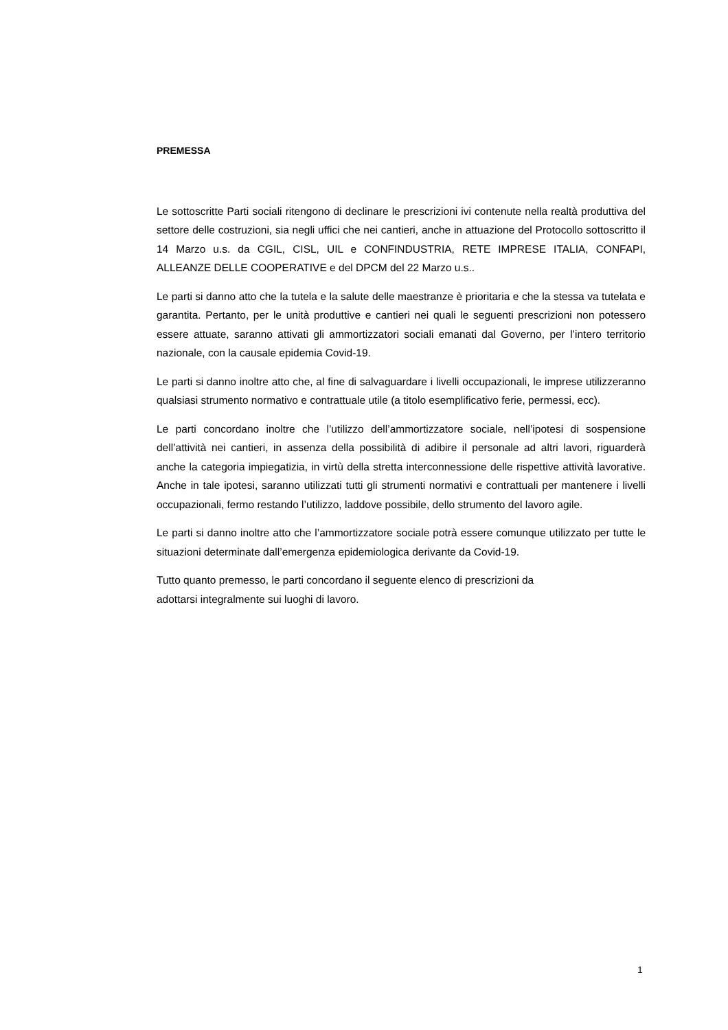PREMESSA
Le sottoscritte Parti sociali ritengono di declinare le prescrizioni ivi contenute nella realtà produttiva del settore delle costruzioni, sia negli uffici che nei cantieri, anche in attuazione del Protocollo sottoscritto il 14 Marzo u.s. da CGIL, CISL, UIL e CONFINDUSTRIA, RETE IMPRESE ITALIA, CONFAPI, ALLEANZE DELLE COOPERATIVE e del DPCM del 22 Marzo u.s..
Le parti si danno atto che la tutela e la salute delle maestranze è prioritaria e che la stessa va tutelata e garantita. Pertanto, per le unità produttive e cantieri nei quali le seguenti prescrizioni non potessero essere attuate, saranno attivati gli ammortizzatori sociali emanati dal Governo, per l’intero territorio nazionale, con la causale epidemia Covid-19.
Le parti si danno inoltre atto che, al fine di salvaguardare i livelli occupazionali, le imprese utilizzeranno qualsiasi strumento normativo e contrattuale utile (a titolo esemplificativo ferie, permessi, ecc).
Le parti concordano inoltre che l’utilizzo dell’ammortizzatore sociale, nell’ipotesi di sospensione dell’attività nei cantieri, in assenza della possibilità di adibire il personale ad altri lavori, riguarderà anche la categoria impiegatizia, in virtù della stretta interconnessione delle rispettive attività lavorative. Anche in tale ipotesi, saranno utilizzati tutti gli strumenti normativi e contrattuali per mantenere i livelli occupazionali, fermo restando l’utilizzo, laddove possibile, dello strumento del lavoro agile.
Le parti si danno inoltre atto che l’ammortizzatore sociale potrà essere comunque utilizzato per tutte le situazioni determinate dall’emergenza epidemiologica derivante da Covid-19.
Tutto quanto premesso, le parti concordano il seguente elenco di prescrizioni da
adottarsi integralmente sui luoghi di lavoro.
1